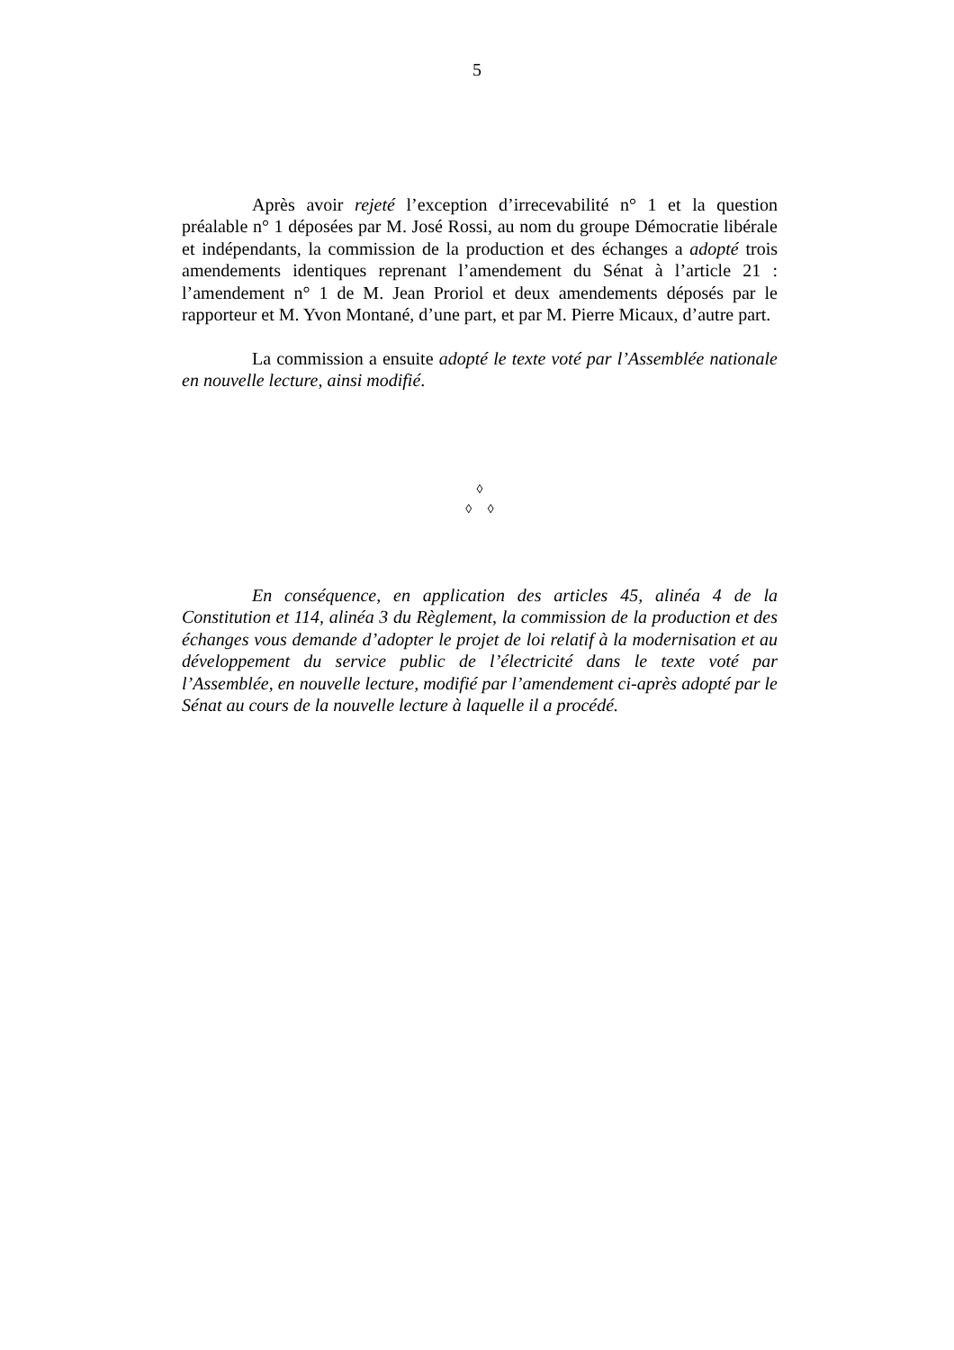5
Après avoir rejeté l’exception d’irrecevabilité n° 1 et la question préalable n° 1 déposées par M. José Rossi, au nom du groupe Démocratie libérale et indépendants, la commission de la production et des échanges a adopté trois amendements identiques reprenant l’amendement du Sénat à l’article 21 : l’amendement n° 1 de M. Jean Proriol et deux amendements déposés par le rapporteur et M. Yvon Montané, d’une part, et par M. Pierre Micaux, d’autre part.
La commission a ensuite adopté le texte voté par l’Assemblée nationale en nouvelle lecture, ainsi modifié.
◊
◊ ◊
En conséquence, en application des articles 45, alinéa 4 de la Constitution et 114, alinéa 3 du Règlement, la commission de la production et des échanges vous demande d’adopter le projet de loi relatif à la modernisation et au développement du service public de l’électricité dans le texte voté par l’Assemblée, en nouvelle lecture, modifié par l’amendement ci-après adopté par le Sénat au cours de la nouvelle lecture à laquelle il a procédé.